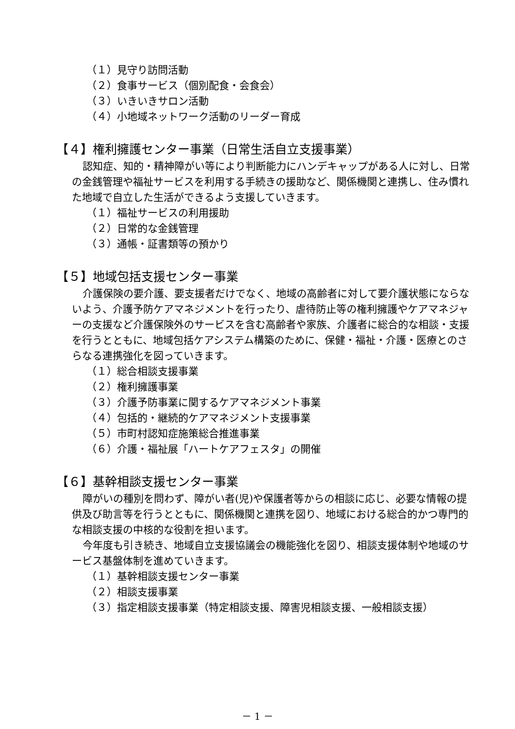（１）見守り訪問活動
（２）食事サービス（個別配食・会食会）
（３）いきいきサロン活動
（４）小地域ネットワーク活動のリーダー育成
【４】権利擁護センター事業（日常生活自立支援事業）
認知症、知的・精神障がい等により判断能力にハンデキャップがある人に対し、日常の金銭管理や福祉サービスを利用する手続きの援助など、関係機関と連携し、住み慣れた地域で自立した生活ができるよう支援していきます。
（１）福祉サービスの利用援助
（２）日常的な金銭管理
（３）通帳・証書類等の預かり
【５】地域包括支援センター事業
介護保険の要介護、要支援者だけでなく、地域の高齢者に対して要介護状態にならないよう、介護予防ケアマネジメントを行ったり、虐待防止等の権利擁護やケアマネジャーの支援など介護保険外のサービスを含む高齢者や家族、介護者に総合的な相談・支援を行うとともに、地域包括ケアシステム構築のために、保健・福祉・介護・医療とのさらなる連携強化を図っていきます。
（１）総合相談支援事業
（２）権利擁護事業
（３）介護予防事業に関するケアマネジメント事業
（４）包括的・継続的ケアマネジメント支援事業
（５）市町村認知症施策総合推進事業
（６）介護・福祉展「ハートケアフェスタ」の開催
【６】基幹相談支援センター事業
障がいの種別を問わず、障がい者(児)や保護者等からの相談に応じ、必要な情報の提供及び助言等を行うとともに、関係機関と連携を図り、地域における総合的かつ専門的な相談支援の中核的な役割を担います。
今年度も引き続き、地域自立支援協議会の機能強化を図り、相談支援体制や地域のサービス基盤体制を進めていきます。
（１）基幹相談支援センター事業
（２）相談支援事業
（３）指定相談支援事業（特定相談支援、障害児相談支援、一般相談支援）
－ 1 －